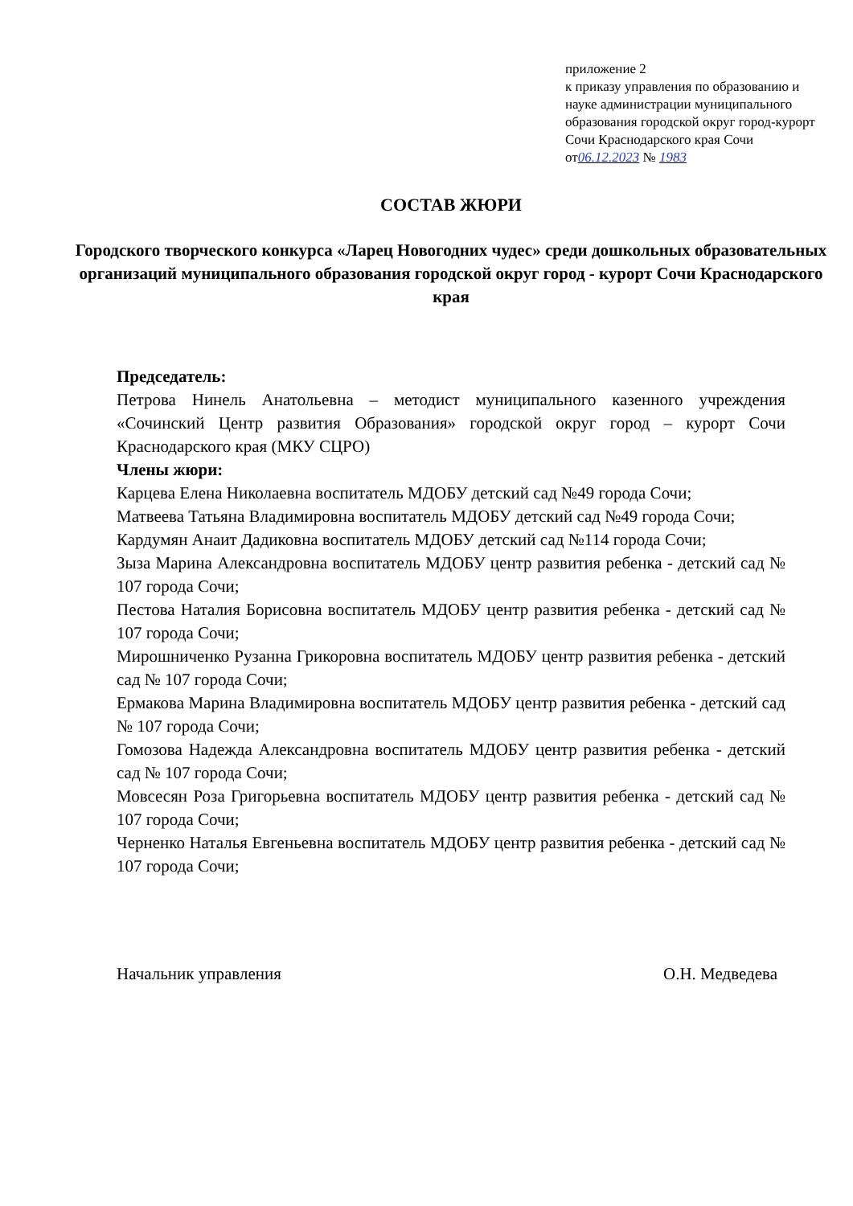приложение 2
к приказу управления по образованию и науке администрации муниципального образования городской округ город-курорт Сочи Краснодарского края Сочи
от06.12.2023 № 1983
СОСТАВ ЖЮРИ
Городского творческого конкурса «Ларец Новогодних чудес» среди дошкольных образовательных организаций муниципального образования городской округ город - курорт Сочи Краснодарского края
Председатель:
Петрова Нинель Анатольевна – методист муниципального казенного учреждения «Сочинский Центр развития Образования» городской округ город – курорт Сочи Краснодарского края (МКУ СЦРО)
Члены жюри:
Карцева Елена Николаевна воспитатель МДОБУ детский сад №49 города Сочи;
Матвеева Татьяна Владимировна воспитатель МДОБУ детский сад №49 города Сочи;
Кардумян Анаит Дадиковна воспитатель МДОБУ детский сад №114 города Сочи;
Зыза Марина Александровна воспитатель МДОБУ центр развития ребенка - детский сад № 107 города Сочи;
Пестова Наталия Борисовна воспитатель МДОБУ центр развития ребенка - детский сад № 107 города Сочи;
Мирошниченко Рузанна Грикоровна воспитатель МДОБУ центр развития ребенка - детский сад № 107 города Сочи;
Ермакова Марина Владимировна воспитатель МДОБУ центр развития ребенка - детский сад № 107 города Сочи;
Гомозова Надежда Александровна воспитатель МДОБУ центр развития ребенка - детский сад № 107 города Сочи;
Мовсесян Роза Григорьевна воспитатель МДОБУ центр развития ребенка - детский сад № 107 города Сочи;
Черненко Наталья Евгеньевна воспитатель МДОБУ центр развития ребенка - детский сад № 107 города Сочи;
Начальник управления О.Н. Медведева